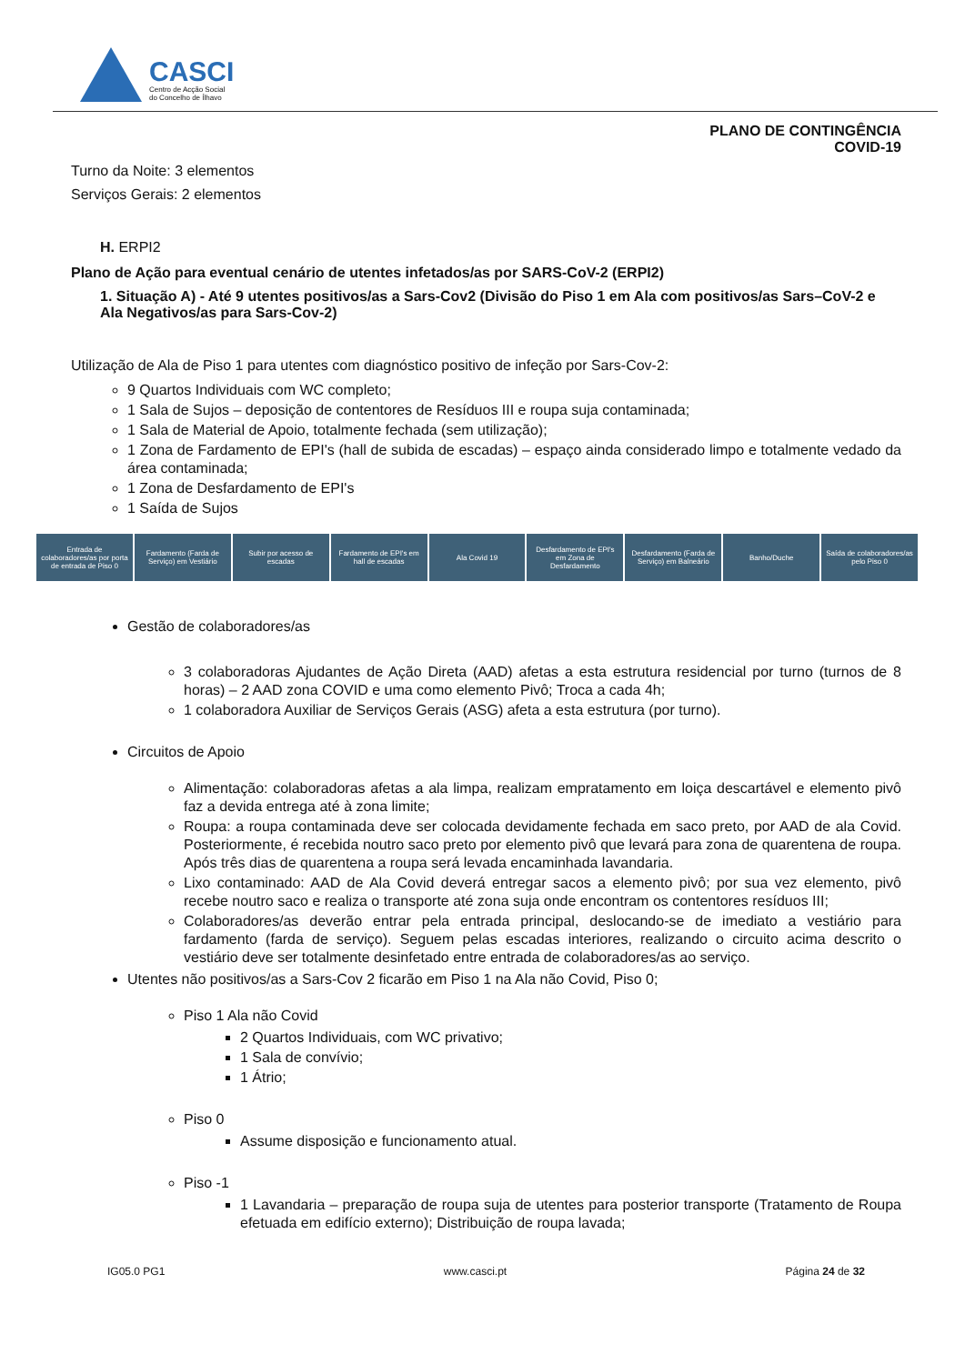CASCI
Centro de Acção Social
do Concelho de Ílhavo
PLANO DE CONTINGÊNCIA
COVID-19
Turno da Noite: 3 elementos
Serviços Gerais: 2 elementos
H. ERPI2
Plano de Ação para eventual cenário de utentes infetados/as por SARS-CoV-2 (ERPI2)
1. Situação A) - Até 9 utentes positivos/as a Sars-Cov2 (Divisão do Piso 1 em Ala com positivos/as Sars–CoV-2 e Ala Negativos/as para Sars-Cov-2)
Utilização de Ala de Piso 1 para utentes com diagnóstico positivo de infeção por Sars-Cov-2:
9 Quartos Individuais com WC completo;
1 Sala de Sujos – deposição de contentores de Resíduos III e roupa suja contaminada;
1 Sala de Material de Apoio, totalmente fechada (sem utilização);
1 Zona de Fardamento de EPI's (hall de subida de escadas) – espaço ainda considerado limpo e totalmente vedado da área contaminada;
1 Zona de Desfardamento de EPI's
1 Saída de Sujos
Entrada de colaboradores/as por porta de entrada de Piso 0
Fardamento (Farda de Serviço) em Vestiário
Subir por acesso de escadas Fardamento de EPI's em hall de escadas
Ala Covid 19 Desfardamento de EPI's em Zona de Desfardamento
Desfardamento (Farda de Serviço) em Balneário
Banho/Duche Saída de colaboradores/as pelo Piso 0
Gestão de colaboradores/as
3 colaboradoras Ajudantes de Ação Direta (AAD) afetas a esta estrutura residencial por turno (turnos de 8 horas) – 2 AAD zona COVID e uma como elemento Pivô; Troca a cada 4h;
1 colaboradora Auxiliar de Serviços Gerais (ASG) afeta a esta estrutura (por turno).
Circuitos de Apoio
Alimentação: colaboradoras afetas a ala limpa, realizam empratamento em loiça descartável e elemento pivô faz a devida entrega até à zona limite;
Roupa: a roupa contaminada deve ser colocada devidamente fechada em saco preto, por AAD de ala Covid. Posteriormente, é recebida noutro saco preto por elemento pivô que levará para zona de quarentena de roupa. Após três dias de quarentena a roupa será levada encaminhada lavandaria.
Lixo contaminado: AAD de Ala Covid deverá entregar sacos a elemento pivô; por sua vez elemento, pivô recebe noutro saco e realiza o transporte até zona suja onde encontram os contentores resíduos III;
Colaboradores/as deverão entrar pela entrada principal, deslocando-se de imediato a vestiário para fardamento (farda de serviço). Seguem pelas escadas interiores, realizando o circuito acima descrito o vestiário deve ser totalmente desinfetado entre entrada de colaboradores/as ao serviço.
Utentes não positivos/as a Sars-Cov 2 ficarão em Piso 1 na Ala não Covid, Piso 0;
Piso 1 Ala não Covid
2 Quartos Individuais, com WC privativo;
1 Sala de convívio;
1 Átrio;
Piso 0
Assume disposição e funcionamento atual.
Piso -1
1 Lavandaria – preparação de roupa suja de utentes para posterior transporte (Tratamento de Roupa efetuada em edifício externo); Distribuição de roupa lavada;
IG05.0 PG1 www.casci.pt Página 24 de 32